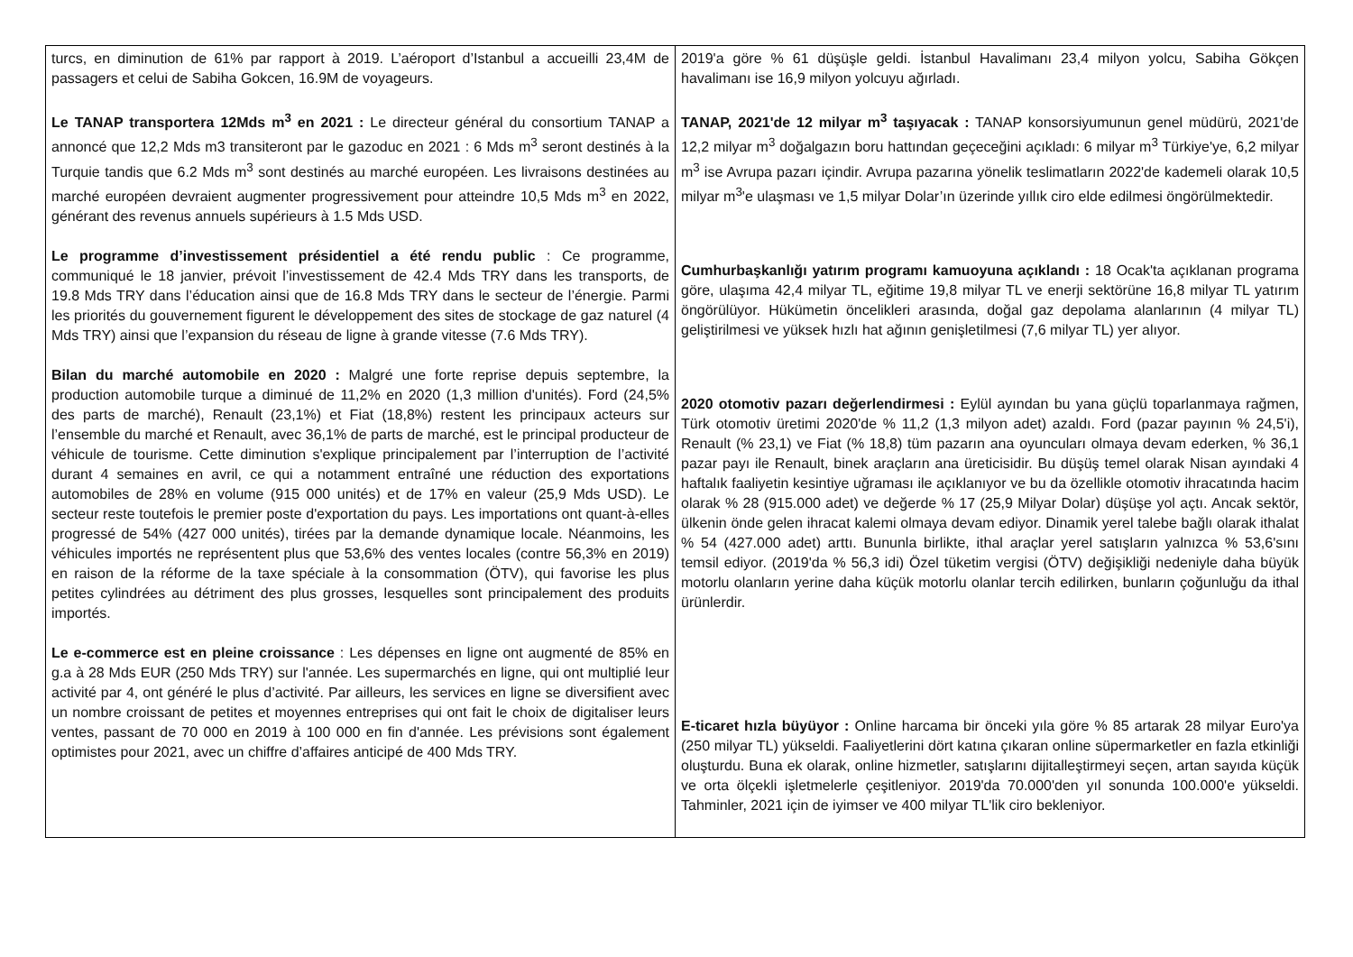| turcs, en diminution de 61% par rapport à 2019. L’aéroport d’Istanbul a accueilli 23,4M de passagers et celui de Sabiha Gokcen, 16.9M de voyageurs. Le TANAP transportera 12Mds m<sup>3</sup> en 2021 : Le directeur général du consortium TANAP a annoncé que 12,2 Mds m3 transiteront par le gazoduc en 2021 : 6 Mds m<sup>3</sup> seront destinés à la Turquie tandis que 6.2 Mds m<sup>3</sup> sont destinés au marché européen. Les livraisons destinées au marché européen devraient augmenter progressivement pour atteindre 10,5 Mds m<sup>3</sup> en 2022, générant des revenus annuels supérieurs à 1.5 Mds USD. Le programme d’investissement présidentiel a été rendu public : Ce programme, communiqué le 18 janvier, prévoit l’investissement de 42.4 Mds TRY dans les transports, de 19.8 Mds TRY dans l’éducation ainsi que de 16.8 Mds TRY dans le secteur de l’énergie. Parmi les priorités du gouvernement figurent le développement des sites de stockage de gaz naturel (4 Mds TRY) ainsi que l’expansion du réseau de ligne à grande vitesse (7.6 Mds TRY). Bilan du marché automobile en 2020 : Malgré une forte reprise depuis septembre, la production automobile turque a diminué de 11,2% en 2020 (1,3 million d'unités). Ford (24,5% des parts de marché), Renault (23,1%) et Fiat (18,8%) restent les principaux acteurs sur l’ensemble du marché et Renault, avec 36,1% de parts de marché, est le principal producteur de véhicule de tourisme. Cette diminution s'explique principalement par l’interruption de l’activité durant 4 semaines en avril, ce qui a notamment entraîné une réduction des exportations automobiles de 28% en volume (915 000 unités) et de 17% en valeur (25,9 Mds USD). Le secteur reste toutefois le premier poste d'exportation du pays. Les importations ont quant-à-elles progressé de 54% (427 000 unités), tirées par la demande dynamique locale. Néanmoins, les véhicules importés ne représentent plus que 53,6% des ventes locales (contre 56,3% en 2019) en raison de la réforme de la taxe spéciale à la consommation (ÖTV), qui favorise les plus petites cylindrées au détriment des plus grosses, lesquelles sont principalement des produits importés. Le e-commerce est en pleine croissance : Les dépenses en ligne ont augmenté de 85% en g.a à 28 Mds EUR (250 Mds TRY) sur l'année. Les supermarchés en ligne, qui ont multiplié leur activité par 4, ont généré le plus d’activité. Par ailleurs, les services en ligne se diversifient avec un nombre croissant de petites et moyennes entreprises qui ont fait le choix de digitaliser leurs ventes, passant de 70 000 en 2019 à 100 000 en fin d'année. Les prévisions sont également optimistes pour 2021, avec un chiffre d’affaires anticipé de 400 Mds TRY. | 2019'a göre % 61 düşüşle geldi. İstanbul Havalimanı 23,4 milyon yolcu, Sabiha Gökçen havalimanı ise 16,9 milyon yolcuyu ağırladı. TANAP, 2021'de 12 milyar m<sup>3</sup> taşıyacak : TANAP konsorsiyumunun genel müdürü, 2021'de 12,2 milyar m<sup>3</sup> doğalgazın boru hattından geçeceğini açıkladı: 6 milyar m<sup>3</sup> Türkiye'ye, 6,2 milyar m<sup>3</sup> ise Avrupa pazarı içindir. Avrupa pazarına yönelik teslimatların 2022'de kademeli olarak 10,5 milyar m<sup>3</sup>'e ulaşması ve 1,5 milyar Dolar’ın üzerinde yıllık ciro elde edilmesi öngörülmektedir. Cumhurbaşkanlığı yatırım programı kamuoyuna açıklandı : 18 Ocak'ta açıklanan programa göre, ulaşıma 42,4 milyar TL, eğitime 19,8 milyar TL ve enerji sektörüne 16,8 milyar TL yatırım öngörülüyor. Hükümetin öncelikleri arasında, doğal gaz depolama alanlarının (4 milyar TL) geliştirilmesi ve yüksek hızlı hat ağının genişletilmesi (7,6 milyar TL) yer alıyor. 2020 otomotiv pazarı değerlendirmesi : Eylül ayından bu yana güçlü toparlanmaya rağmen, Türk otomotiv üretimi 2020'de % 11,2 (1,3 milyon adet) azaldı. Ford (pazar payının % 24,5'i), Renault (% 23,1) ve Fiat (% 18,8) tüm pazarın ana oyuncuları olmaya devam ederken, % 36,1 pazar payı ile Renault, binek araçların ana üreticisidir. Bu düşüş temel olarak Nisan ayındaki 4 haftalık faaliyetin kesintiye uğraması ile açıklanıyor ve bu da özellikle otomotiv ihracatında hacim olarak % 28 (915.000 adet) ve değerde % 17 (25,9 Milyar Dolar) düşüşe yol açtı. Ancak sektör, ülkenin önde gelen ihracat kalemi olmaya devam ediyor. Dinamik yerel talebe bağlı olarak ithalat % 54 (427.000 adet) arttı. Bununla birlikte, ithal araçlar yerel satışların yalnızca % 53,6'sını temsil ediyor. (2019'da % 56,3 idi) Özel tüketim vergisi (ÖTV) değişikliği nedeniyle daha büyük motorlu olanların yerine daha küçük motorlu olanlar tercih edilirken, bunların çoğunluğu da ithal ürünlerdir. E-ticaret hızla büyüyor : Online harcama bir önceki yıla göre % 85 artarak 28 milyar Euro'ya (250 milyar TL) yükseldi. Faaliyetlerini dört katına çıkaran online süpermarketler en fazla etkinliği oluşturdu. Buna ek olarak, online hizmetler, satışlarını dijitalleştirmeyi seçen, artan sayıda küçük ve orta ölçekli işletmelerle çeşitleniyor. 2019'da 70.000'den yıl sonunda 100.000'e yükseldi. Tahminler, 2021 için de iyimser ve 400 milyar TL'lik ciro bekleniyor. |